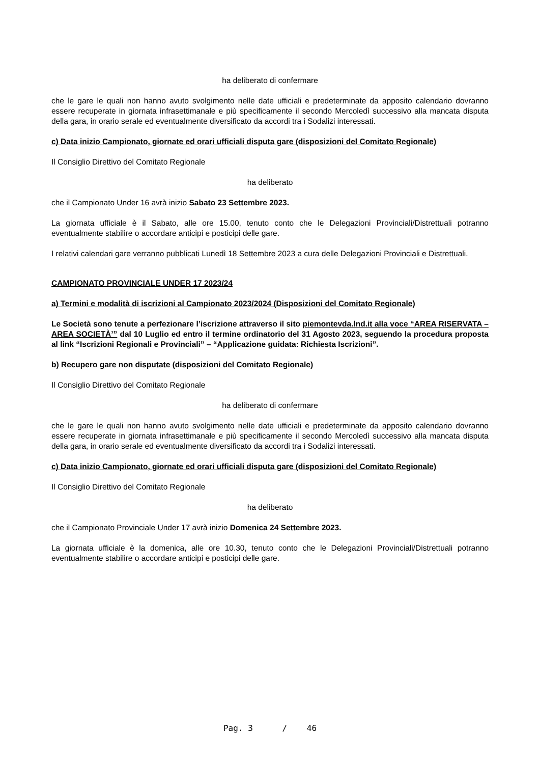ha deliberato di confermare
che le gare le quali non hanno avuto svolgimento nelle date ufficiali e predeterminate da apposito calendario dovranno essere recuperate in giornata infrasettimanale e più specificamente il secondo Mercoledì successivo alla mancata disputa della gara, in orario serale ed eventualmente diversificato da accordi tra i Sodalizi interessati.
c) Data inizio Campionato, giornate ed orari ufficiali disputa gare (disposizioni del Comitato Regionale)
Il Consiglio Direttivo del Comitato Regionale
ha deliberato
che il Campionato Under 16 avrà inizio Sabato 23 Settembre 2023.
La giornata ufficiale è il Sabato, alle ore 15.00, tenuto conto che le Delegazioni Provinciali/Distrettuali potranno eventualmente stabilire o accordare anticipi e posticipi delle gare.
I relativi calendari gare verranno pubblicati Lunedì 18 Settembre 2023 a cura delle Delegazioni Provinciali e Distrettuali.
CAMPIONATO PROVINCIALE UNDER 17 2023/24
a) Termini e modalità di iscrizioni al Campionato 2023/2024 (Disposizioni del Comitato Regionale)
Le Società sono tenute a perfezionare l’iscrizione attraverso il sito piemontevda.lnd.it alla voce “AREA RISERVATA – AREA SOCIETÀ’” dal 10 Luglio ed entro il termine ordinatorio del 31 Agosto 2023, seguendo la procedura proposta al link “Iscrizioni Regionali e Provinciali” – “Applicazione guidata: Richiesta Iscrizioni”.
b) Recupero gare non disputate (disposizioni del Comitato Regionale)
Il Consiglio Direttivo del Comitato Regionale
ha deliberato di confermare
che le gare le quali non hanno avuto svolgimento nelle date ufficiali e predeterminate da apposito calendario dovranno essere recuperate in giornata infrasettimanale e più specificamente il secondo Mercoledì successivo alla mancata disputa della gara, in orario serale ed eventualmente diversificato da accordi tra i Sodalizi interessati.
c) Data inizio Campionato, giornate ed orari ufficiali disputa gare (disposizioni del Comitato Regionale)
Il Consiglio Direttivo del Comitato Regionale
ha deliberato
che il Campionato Provinciale Under 17 avrà inizio Domenica 24 Settembre 2023.
La giornata ufficiale è la domenica, alle ore 10.30, tenuto conto che le Delegazioni Provinciali/Distrettuali potranno eventualmente stabilire o accordare anticipi e posticipi delle gare.
Pag. 3 / 46